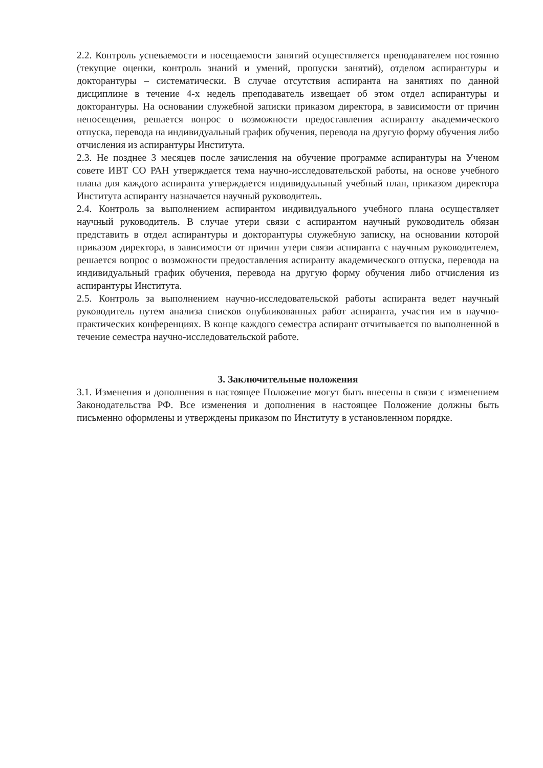2.2. Контроль успеваемости и посещаемости занятий осуществляется преподавателем постоянно (текущие оценки, контроль знаний и умений, пропуски занятий), отделом аспирантуры и докторантуры – систематически. В случае отсутствия аспиранта на занятиях по данной дисциплине в течение 4-х недель преподаватель извещает об этом отдел аспирантуры и докторантуры. На основании служебной записки приказом директора, в зависимости от причин непосещения, решается вопрос о возможности предоставления аспиранту академического отпуска, перевода на индивидуальный график обучения, перевода на другую форму обучения либо отчисления из аспирантуры Института.
2.3. Не позднее 3 месяцев после зачисления на обучение программе аспирантуры на Ученом совете ИВТ СО РАН утверждается тема научно-исследовательской работы, на основе учебного плана для каждого аспиранта утверждается индивидуальный учебный план, приказом директора Института аспиранту назначается научный руководитель.
2.4. Контроль за выполнением аспирантом индивидуального учебного плана осуществляет научный руководитель. В случае утери связи с аспирантом научный руководитель обязан представить в отдел аспирантуры и докторантуры служебную записку, на основании которой приказом директора, в зависимости от причин утери связи аспиранта с научным руководителем, решается вопрос о возможности предоставления аспиранту академического отпуска, перевода на индивидуальный график обучения, перевода на другую форму обучения либо отчисления из аспирантуры Института.
2.5. Контроль за выполнением научно-исследовательской работы аспиранта ведет научный руководитель путем анализа списков опубликованных работ аспиранта, участия им в научно-практических конференциях. В конце каждого семестра аспирант отчитывается по выполненной в течение семестра научно-исследовательской работе.
3. Заключительные положения
3.1. Изменения и дополнения в настоящее Положение могут быть внесены в связи с изменением Законодательства РФ. Все изменения и дополнения в настоящее Положение должны быть письменно оформлены и утверждены приказом по Институту в установленном порядке.